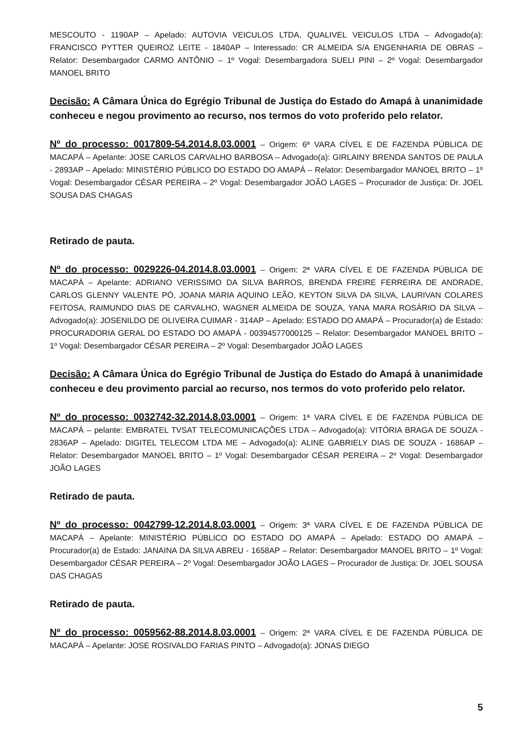MESCOUTO - 1190AP – Apelado: AUTOVIA VEICULOS LTDA, QUALIVEL VEICULOS LTDA – Advogado(a): FRANCISCO PYTTER QUEIROZ LEITE - 1840AP – Interessado: CR ALMEIDA S/A ENGENHARIA DE OBRAS – Relator: Desembargador CARMO ANTÔNIO – 1º Vogal: Desembargadora SUELI PINI – 2º Vogal: Desembargador MANOEL BRITO
Decisão: A Câmara Única do Egrégio Tribunal de Justiça do Estado do Amapá à unanimidade conheceu e negou provimento ao recurso, nos termos do voto proferido pelo relator.
Nº do processo: 0017809-54.2014.8.03.0001 – Origem: 6ª VARA CÍVEL E DE FAZENDA PÚBLICA DE MACAPÁ – Apelante: JOSE CARLOS CARVALHO BARBOSA – Advogado(a): GIRLAINY BRENDA SANTOS DE PAULA - 2893AP – Apelado: MINISTÉRIO PÚBLICO DO ESTADO DO AMAPÁ – Relator: Desembargador MANOEL BRITO – 1º Vogal: Desembargador CÉSAR PEREIRA – 2º Vogal: Desembargador JOÃO LAGES – Procurador de Justiça: Dr. JOEL SOUSA DAS CHAGAS
Retirado de pauta.
Nº do processo: 0029226-04.2014.8.03.0001 – Origem: 2ª VARA CÍVEL E DE FAZENDA PÚBLICA DE MACAPÁ – Apelante: ADRIANO VERISSIMO DA SILVA BARROS, BRENDA FREIRE FERREIRA DE ANDRADE, CARLOS GLENNY VALENTE PÓ, JOANA MARIA AQUINO LEÃO, KEYTON SILVA DA SILVA, LAURIVAN COLARES FEITOSA, RAIMUNDO DIAS DE CARVALHO, WAGNER ALMEIDA DE SOUZA, YANA MARA ROSÁRIO DA SILVA – Advogado(a): JOSENILDO DE OLIVEIRA CUIMAR - 314AP – Apelado: ESTADO DO AMAPÁ – Procurador(a) de Estado: PROCURADORIA GERAL DO ESTADO DO AMAPÁ - 00394577000125 – Relator: Desembargador MANOEL BRITO – 1º Vogal: Desembargador CÉSAR PEREIRA – 2º Vogal: Desembargador JOÃO LAGES
Decisão: A Câmara Única do Egrégio Tribunal de Justiça do Estado do Amapá à unanimidade conheceu e deu provimento parcial ao recurso, nos termos do voto proferido pelo relator.
Nº do processo: 0032742-32.2014.8.03.0001 – Origem: 1ª VARA CÍVEL E DE FAZENDA PÚBLICA DE MACAPÁ – pelante: EMBRATEL TVSAT TELECOMUNICAÇÕES LTDA – Advogado(a): VITÓRIA BRAGA DE SOUZA - 2836AP – Apelado: DIGITEL TELECOM LTDA ME – Advogado(a): ALINE GABRIELY DIAS DE SOUZA - 1686AP – Relator: Desembargador MANOEL BRITO – 1º Vogal: Desembargador CÉSAR PEREIRA – 2º Vogal: Desembargador JOÃO LAGES
Retirado de pauta.
Nº do processo: 0042799-12.2014.8.03.0001 – Origem: 3ª VARA CÍVEL E DE FAZENDA PÚBLICA DE MACAPÁ – Apelante: MINISTÉRIO PÚBLICO DO ESTADO DO AMAPÁ – Apelado: ESTADO DO AMAPÁ – Procurador(a) de Estado: JANAINA DA SILVA ABREU - 1658AP – Relator: Desembargador MANOEL BRITO – 1º Vogal: Desembargador CÉSAR PEREIRA – 2º Vogal: Desembargador JOÃO LAGES – Procurador de Justiça: Dr. JOEL SOUSA DAS CHAGAS
Retirado de pauta.
Nº do processo: 0059562-88.2014.8.03.0001 – Origem: 2ª VARA CÍVEL E DE FAZENDA PÚBLICA DE MACAPÁ – Apelante: JOSE ROSIVALDO FARIAS PINTO – Advogado(a): JONAS DIEGO
5